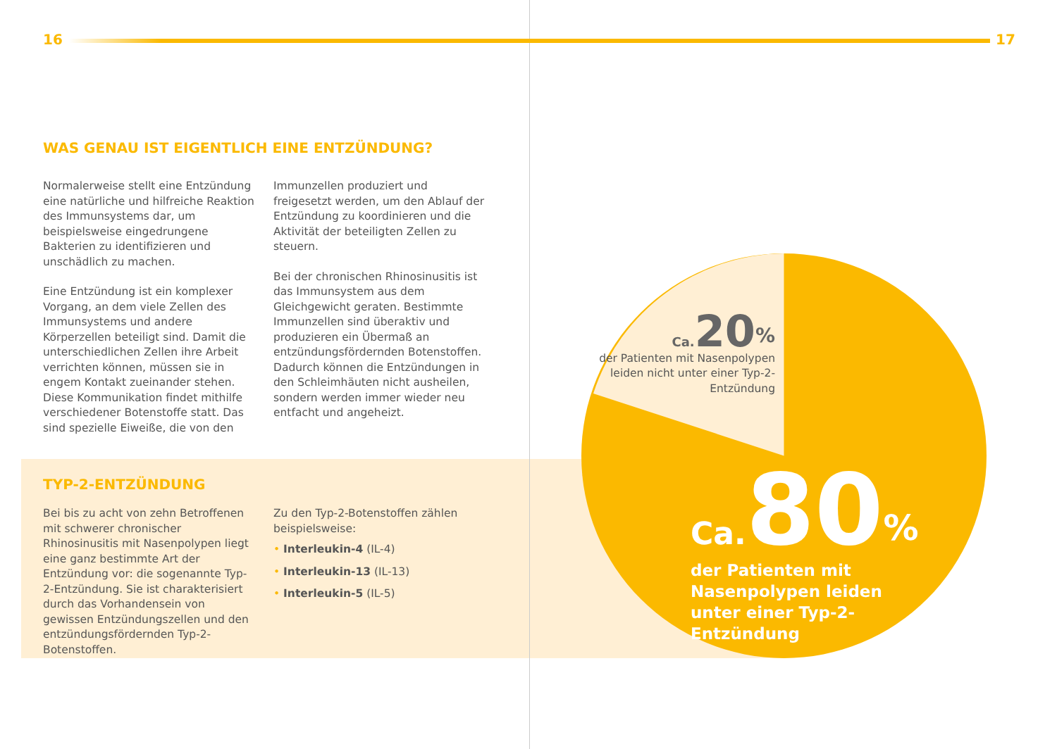16 17
WAS GENAU IST EIGENTLICH EINE ENTZÜNDUNG?
Normalerweise stellt eine Entzündung eine natürliche und hilfreiche Reaktion des Immunsystems dar, um beispielsweise eingedrungene Bakterien zu identifizieren und unschädlich zu machen.
Eine Entzündung ist ein komplexer Vorgang, an dem viele Zellen des Immunsystems und andere Körperzellen beteiligt sind. Damit die unterschiedlichen Zellen ihre Arbeit verrichten können, müssen sie in engem Kontakt zueinander stehen. Diese Kommunikation findet mithilfe verschiedener Botenstoffe statt. Das sind spezielle Eiweiße, die von den
Immunzellen produziert und freigesetzt werden, um den Ablauf der Entzündung zu koordinieren und die Aktivität der beteiligten Zellen zu steuern.
Bei der chronischen Rhinosinusitis ist das Immunsystem aus dem Gleichgewicht geraten. Bestimmte Immunzellen sind überaktiv und produzieren ein Übermaß an entzündungsfördernden Botenstoffen. Dadurch können die Entzündungen in den Schleimhäuten nicht ausheilen, sondern werden immer wieder neu entfacht und angeheizt.
TYP-2-ENTZÜNDUNG
Bei bis zu acht von zehn Betroffenen mit schwerer chronischer Rhinosinusitis mit Nasenpolypen liegt eine ganz bestimmte Art der Entzündung vor: die sogenannte Typ-2-Entzündung. Sie ist charakterisiert durch das Vorhandensein von gewissen Entzündungszellen und den entzündungsfördernden Typ-2-Botenstoffen.
Zu den Typ-2-Botenstoffen zählen beispielsweise:
• Interleukin-4 (IL-4)
• Interleukin-13 (IL-13)
• Interleukin-5 (IL-5)
Ca. 20<sup>%</sup>
der Patienten mit Nasenpolypen leiden nicht unter einer Typ-2-Entzündung
Ca. 80<sup>%</sup>
der Patienten mit Nasenpolypen leiden unter einer Typ-2-Entzündung